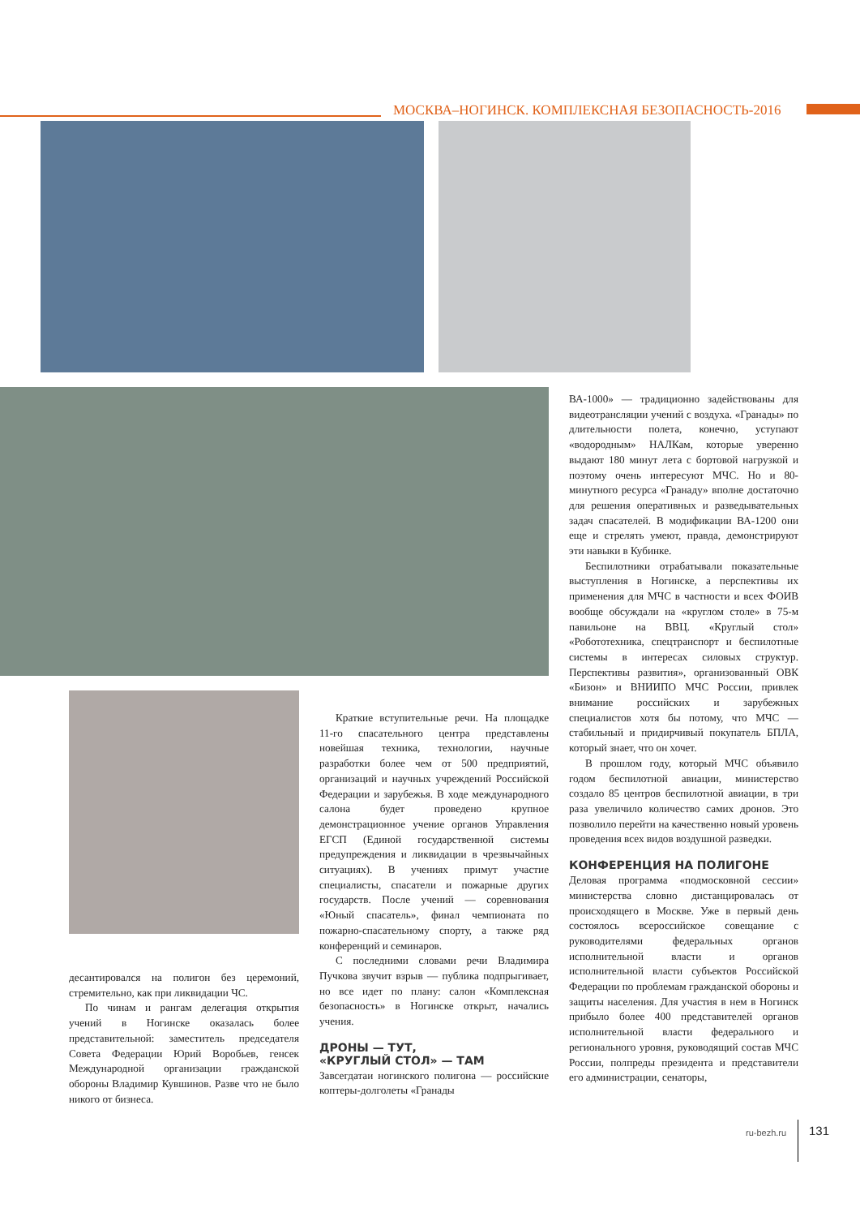МОСКВА–НОГИНСК. КОМПЛЕКСНАЯ БЕЗОПАСНОСТЬ-2016
десантировался на полигон без церемоний, стремительно, как при ликвидации ЧС.
По чинам и рангам делегация открытия учений в Ногинске оказалась более представительной: заместитель председателя Совета Федерации Юрий Воробьев, генсек Международной организации гражданской обороны Владимир Кувшинов. Разве что не было никого от бизнеса.
Краткие вступительные речи. На площадке 11-го спасательного центра представлены новейшая техника, технологии, научные разработки более чем от 500 предприятий, организаций и научных учреждений Российской Федерации и зарубежья. В ходе международного салона будет проведено крупное демонстрационное учение органов Управления ЕГСП (Единой государственной системы предупреждения и ликвидации в чрезвычайных ситуациях). В учениях примут участие специалисты, спасатели и пожарные других государств. После учений — соревнования «Юный спасатель», финал чемпионата по пожарно-спасательному спорту, а также ряд конференций и семинаров.
С последними словами речи Владимира Пучкова звучит взрыв — публика подпрыгивает, но все идет по плану: салон «Комплексная безопасность» в Ногинске открыт, начались учения.
ДРОНЫ — ТУТ,
«КРУГЛЫЙ СТОЛ» — ТАМ
Завсегдатаи ногинского полигона — российские коптеры-долголеты «Гранады
ВА-1000» — традиционно задействованы для видеотрансляции учений с воздуха. «Гранады» по длительности полета, конечно, уступают «водородным» НАЛКам, которые уверенно выдают 180 минут лета с бортовой нагрузкой и поэтому очень интересуют МЧС. Но и 80-минутного ресурса «Гранаду» вполне достаточно для решения оперативных и разведывательных задач спасателей. В модификации ВА-1200 они еще и стрелять умеют, правда, демонстрируют эти навыки в Кубинке.
Беспилотники отрабатывали показательные выступления в Ногинске, а перспективы их применения для МЧС в частности и всех ФОИВ вообще обсуждали на «круглом столе» в 75-м павильоне на ВВЦ. «Круглый стол» «Робототехника, спецтранспорт и беспилотные системы в интересах силовых структур. Перспективы развития», организованный ОВК «Бизон» и ВНИИПО МЧС России, привлек внимание российских и зарубежных специалистов хотя бы потому, что МЧС — стабильный и придирчивый покупатель БПЛА, который знает, что он хочет.
В прошлом году, который МЧС объявило годом беспилотной авиации, министерство создало 85 центров беспилотной авиации, в три раза увеличило количество самих дронов. Это позволило перейти на качественно новый уровень проведения всех видов воздушной разведки.
КОНФЕРЕНЦИЯ НА ПОЛИГОНЕ
Деловая программа «подмосковной сессии» министерства словно дистанцировалась от происходящего в Москве. Уже в первый день состоялось всероссийское совещание с руководителями федеральных органов исполнительной власти и органов исполнительной власти субъектов Российской Федерации по проблемам гражданской обороны и защиты населения. Для участия в нем в Ногинск прибыло более 400 представителей органов исполнительной власти федерального и регионального уровня, руководящий состав МЧС России, полпреды президента и представители его администрации, сенаторы,
ru-bezh.ru 131